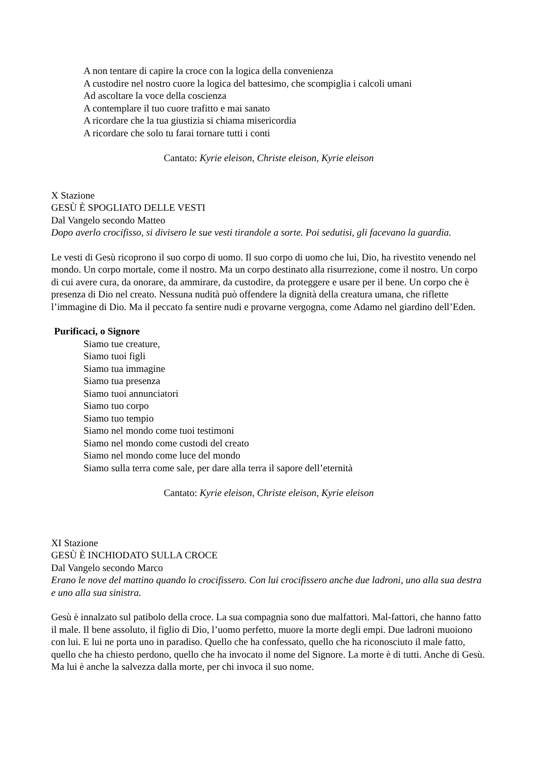A non tentare di capire la croce con la logica della convenienza
A custodire nel nostro cuore la logica del battesimo, che scompiglia i calcoli umani
Ad ascoltare la voce della coscienza
A contemplare il tuo cuore trafitto e mai sanato
A ricordare che la tua giustizia si chiama misericordia
A ricordare che solo tu farai tornare tutti i conti
Cantato: Kyrie eleison, Christe eleison, Kyrie eleison
X Stazione
GESÙ È SPOGLIATO DELLE VESTI
Dal Vangelo secondo Matteo
Dopo averlo crocifisso, si divisero le sue vesti tirandole a sorte. Poi sedutisi, gli facevano la guardia.
Le vesti di Gesù ricoprono il suo corpo di uomo. Il suo corpo di uomo che lui, Dio, ha rivestito venendo nel mondo. Un corpo mortale, come il nostro. Ma un corpo destinato alla risurrezione, come il nostro. Un corpo di cui avere cura, da onorare, da ammirare, da custodire, da proteggere e usare per il bene. Un corpo che è presenza di Dio nel creato. Nessuna nudità può offendere la dignità della creatura umana, che riflette l’immagine di Dio. Ma il peccato fa sentire nudi e provarne vergogna, come Adamo nel giardino dell’Eden.
Purificaci, o Signore
Siamo tue creature,
Siamo tuoi figli
Siamo tua immagine
Siamo tua presenza
Siamo tuoi annunciatori
Siamo tuo corpo
Siamo tuo tempio
Siamo nel mondo come tuoi testimoni
Siamo nel mondo come custodi del creato
Siamo nel mondo come luce del mondo
Siamo sulla terra come sale, per dare alla terra il sapore dell’eternità
Cantato: Kyrie eleison, Christe eleison, Kyrie eleison
XI Stazione
GESÙ È INCHIODATO SULLA CROCE
Dal Vangelo secondo Marco
Erano le nove del mattino quando lo crocifissero. Con lui crocifissero anche due ladroni, uno alla sua destra e uno alla sua sinistra.
Gesù è innalzato sul patibolo della croce. La sua compagnia sono due malfattori. Mal-fattori, che hanno fatto il male. Il bene assoluto, il figlio di Dio, l’uomo perfetto, muore la morte degli empi. Due ladroni muoiono con lui. E lui ne porta uno in paradiso. Quello che ha confessato, quello che ha riconosciuto il male fatto, quello che ha chiesto perdono, quello che ha invocato il nome del Signore. La morte è di tutti. Anche di Gesù. Ma lui è anche la salvezza dalla morte, per chi invoca il suo nome.